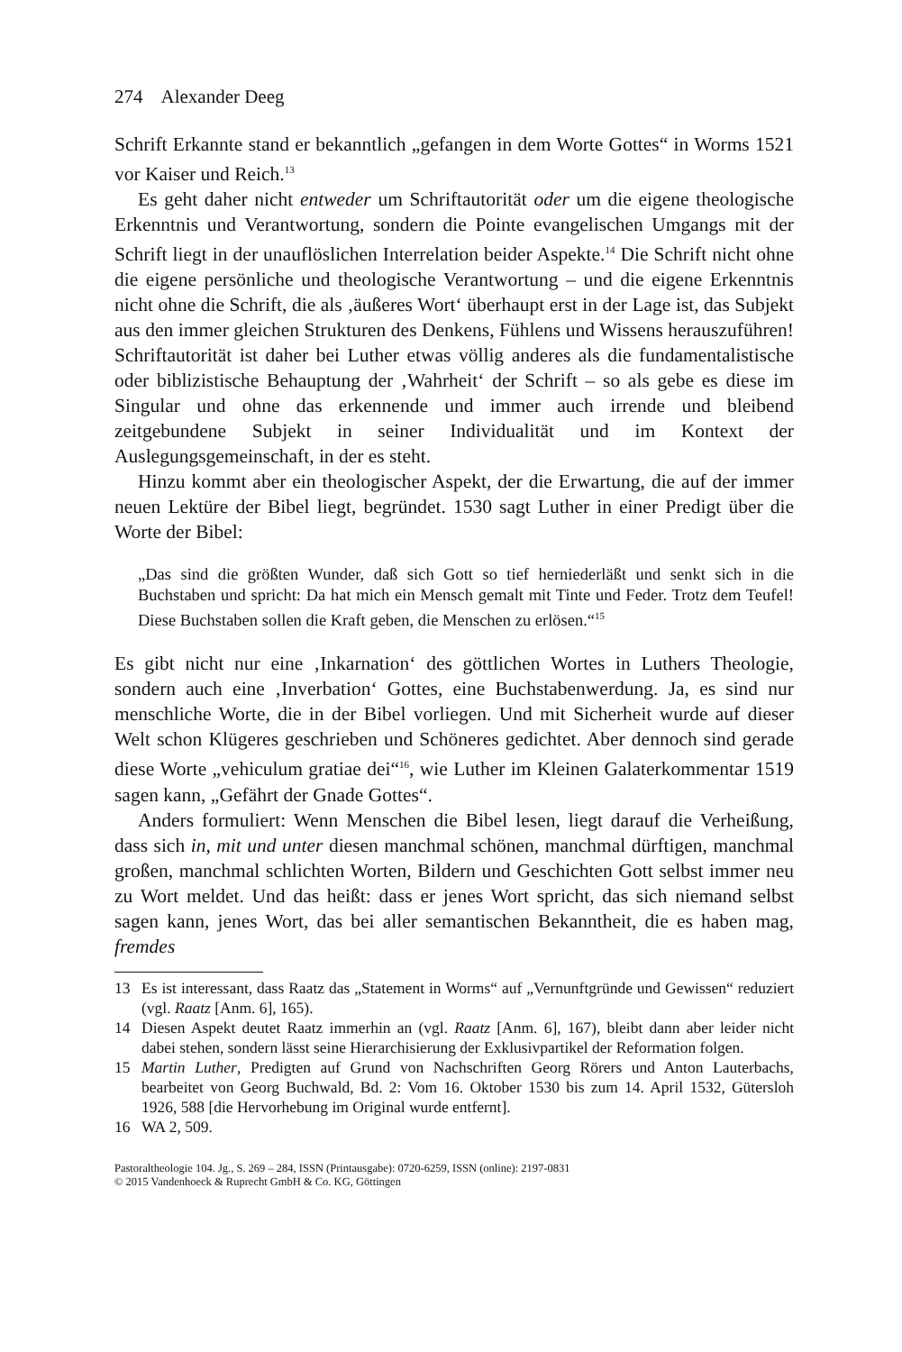274 Alexander Deeg
Schrift Erkannte stand er bekanntlich „gefangen in dem Worte Gottes“ in Worms 1521 vor Kaiser und Reich.<sup>13</sup>
Es geht daher nicht entweder um Schriftautorität oder um die eigene theologische Erkenntnis und Verantwortung, sondern die Pointe evangelischen Umgangs mit der Schrift liegt in der unauflöslichen Interrelation beider Aspekte.<sup>14</sup> Die Schrift nicht ohne die eigene persönliche und theologische Verantwortung – und die eigene Erkenntnis nicht ohne die Schrift, die als ‚äußeres Wort‘ überhaupt erst in der Lage ist, das Subjekt aus den immer gleichen Strukturen des Denkens, Fühlens und Wissens herauszuführen! Schriftautorität ist daher bei Luther etwas völlig anderes als die fundamentalistische oder biblizistische Behauptung der ‚Wahrheit‘ der Schrift – so als gebe es diese im Singular und ohne das erkennende und immer auch irrende und bleibend zeitgebundene Subjekt in seiner Individualität und im Kontext der Auslegungsgemeinschaft, in der es steht.
Hinzu kommt aber ein theologischer Aspekt, der die Erwartung, die auf der immer neuen Lektüre der Bibel liegt, begründet. 1530 sagt Luther in einer Predigt über die Worte der Bibel:
„Das sind die größten Wunder, daß sich Gott so tief herniederläßt und senkt sich in die Buchstaben und spricht: Da hat mich ein Mensch gemalt mit Tinte und Feder. Trotz dem Teufel! Diese Buchstaben sollen die Kraft geben, die Menschen zu erlösen.“<sup>15</sup>
Es gibt nicht nur eine ‚Inkarnation‘ des göttlichen Wortes in Luthers Theologie, sondern auch eine ‚Inverbation‘ Gottes, eine Buchstabenwerdung. Ja, es sind nur menschliche Worte, die in der Bibel vorliegen. Und mit Sicherheit wurde auf dieser Welt schon Klügeres geschrieben und Schöneres gedichtet. Aber dennoch sind gerade diese Worte „vehiculum gratiae dei“<sup>16</sup>, wie Luther im Kleinen Galaterkommentar 1519 sagen kann, „Gefährt der Gnade Gottes“.
Anders formuliert: Wenn Menschen die Bibel lesen, liegt darauf die Verheißung, dass sich in, mit und unter diesen manchmal schönen, manchmal dürftigen, manchmal großen, manchmal schlichten Worten, Bildern und Geschichten Gott selbst immer neu zu Wort meldet. Und das heißt: dass er jenes Wort spricht, das sich niemand selbst sagen kann, jenes Wort, das bei aller semantischen Bekanntheit, die es haben mag, fremdes
13 Es ist interessant, dass Raatz das „Statement in Worms“ auf „Vernunftgründe und Gewissen“ reduziert (vgl. Raatz [Anm. 6], 165).
14 Diesen Aspekt deutet Raatz immerhin an (vgl. Raatz [Anm. 6], 167), bleibt dann aber leider nicht dabei stehen, sondern lässt seine Hierarchisierung der Exklusivpartikel der Reformation folgen.
15 Martin Luther, Predigten auf Grund von Nachschriften Georg Rörers und Anton Lauterbachs, bearbeitet von Georg Buchwald, Bd. 2: Vom 16. Oktober 1530 bis zum 14. April 1532, Gütersloh 1926, 588 [die Hervorhebung im Original wurde entfernt].
16 WA 2, 509.
Pastoraltheologie 104. Jg., S. 269 – 284, ISSN (Printausgabe): 0720-6259, ISSN (online): 2197-0831
© 2015 Vandenhoeck & Ruprecht GmbH & Co. KG, Göttingen